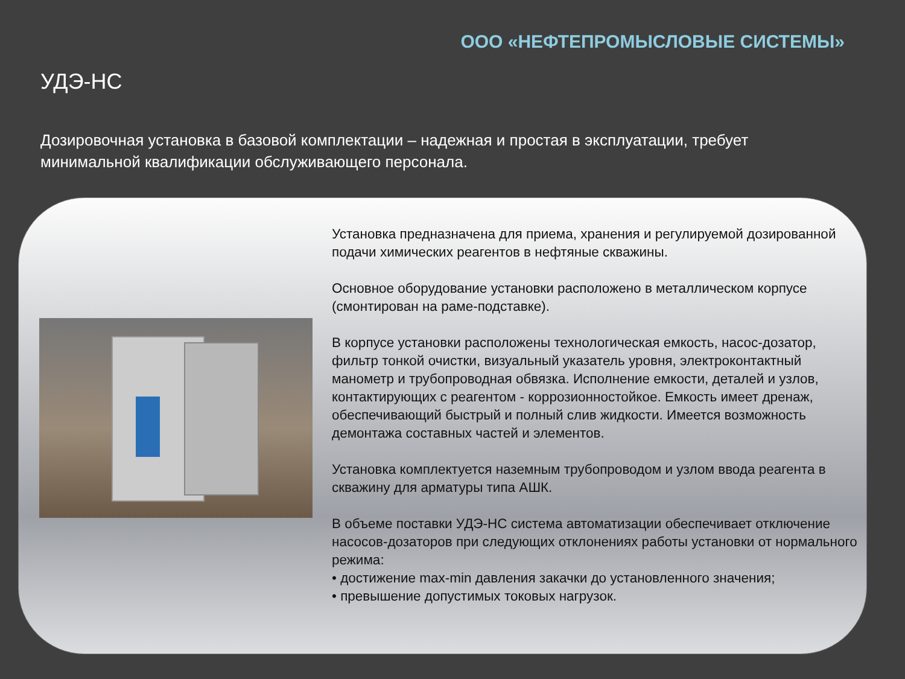ООО «НЕФТЕПРОМЫСЛОВЫЕ СИСТЕМЫ»
УДЭ-НС
Дозировочная установка в базовой комплектации – надежная и простая в эксплуатации, требует минимальной квалификации обслуживающего персонала.
Установка предназначена для приема, хранения и регулируемой дозированной подачи химических реагентов в нефтяные скважины.
Основное оборудование установки расположено в металлическом корпусе (смонтирован на раме-подставке).
В корпусе установки расположены технологическая емкость, насос-дозатор, фильтр тонкой очистки, визуальный указатель уровня, электроконтактный манометр и трубопроводная обвязка. Исполнение емкости, деталей и узлов, контактирующих с реагентом - коррозионностойкое. Емкость имеет дренаж, обеспечивающий быстрый и полный слив жидкости. Имеется возможность демонтажа составных частей и элементов.
Установка комплектуется наземным трубопроводом и узлом ввода реагента в скважину для арматуры типа АШК.
В объеме поставки УДЭ-НС система автоматизации обеспечивает отключение насосов-дозаторов при следующих отклонениях работы установки от нормального режима:
• достижение max-min давления закачки до установленного значения;
• превышение допустимых токовых нагрузок.